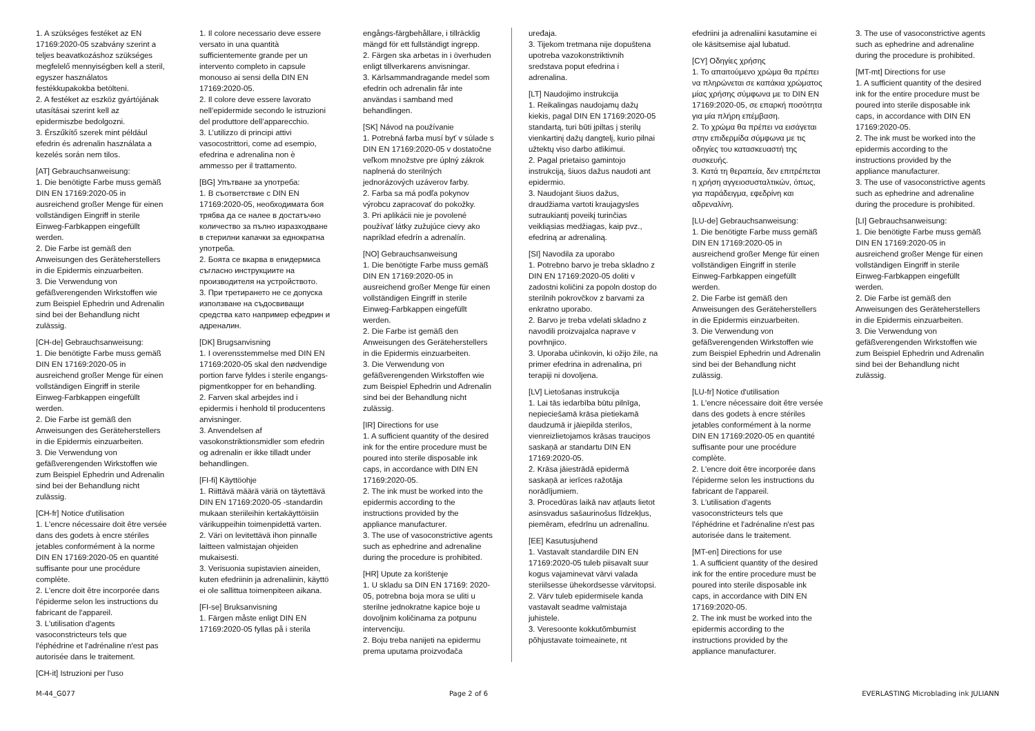1. A szükséges festéket az EN 17169:2020-05 szabvány szerint a teljes beavatkozáshoz szükséges megfelelő mennyiségben kell a steril, egyszer használatos festékkupakokba betölteni.
2. A festéket az eszköz gyártójának utasításai szerint kell az epidermiszbe bedolgozni.
3. Érszűkítő szerek mint például efedrin és adrenalin használata a kezelés során nem tilos.
[AT] Gebrauchsanweisung:
1. Die benötigte Farbe muss gemäß DIN EN 17169:2020-05 in ausreichend großer Menge für einen vollständigen Eingriff in sterile Einweg-Farbkappen eingefüllt werden.
2. Die Farbe ist gemäß den Anweisungen des Geräteherstellers in die Epidermis einzuarbeiten.
3. Die Verwendung von gefäßverengenden Wirkstoffen wie zum Beispiel Ephedrin und Adrenalin sind bei der Behandlung nicht zulässig.
[CH-de] Gebrauchsanweisung:
1. Die benötigte Farbe muss gemäß DIN EN 17169:2020-05 in ausreichend großer Menge für einen vollständigen Eingriff in sterile Einweg-Farbkappen eingefüllt werden.
2. Die Farbe ist gemäß den Anweisungen des Geräteherstellers in die Epidermis einzuarbeiten.
3. Die Verwendung von gefäßverengenden Wirkstoffen wie zum Beispiel Ephedrin und Adrenalin sind bei der Behandlung nicht zulässig.
[CH-fr] Notice d'utilisation
1. L'encre nécessaire doit être versée dans des godets à encre stériles jetables conformément à la norme DIN EN 17169:2020-05 en quantité suffisante pour une procédure complète.
2. L'encre doit être incorporée dans l'épiderme selon les instructions du fabricant de l'appareil.
3. L'utilisation d'agents vasoconstricteurs tels que l'éphédrine et l'adrénaline n'est pas autorisée dans le traitement.
[CH-it] Istruzioni per l'uso
1. Il colore necessario deve essere versato in una quantità sufficientemente grande per un intervento completo in capsule monouso ai sensi della DIN EN 17169:2020-05.
2. Il colore deve essere lavorato nell’epidermide secondo le istruzioni del produttore dell’apparecchio.
3. L’utilizzo di principi attivi vasocostrittori, come ad esempio, efedrina e adrenalina non è ammesso per il trattamento.
[BG] Упътване за употреба:
1. В съответствие с DIN EN 17169:2020-05, необходимата боя трябва да се налее в достатъчно количество за пълно изразходване в стерилни капачки за еднократна употреба.
2. Боята се вкарва в епидермиса съгласно инструкциите на производителя на устройството.
3. При третирането не се допуска използване на съдосвиващи средства като например ефедрин и адреналин.
[DK] Brugsanvisning
1. I overensstemmelse med DIN EN 17169:2020-05 skal den nødvendige portion farve fyldes i sterile engangs-pigmentkopper for en behandling.
2. Farven skal arbejdes ind i epidermis i henhold til producentens anvisninger.
3. Anvendelsen af vasokonstriktionsmidler som efedrin og adrenalin er ikke tilladt under behandlingen.
[FI-fi] Käyttöohje
1. Riittävä määrä väriä on täytettävä DIN EN 17169:2020-05 -standardin mukaan steriileihin kertakäyttöisiin värikuppeihin toimenpidettä varten.
2. Väri on levitettävä ihon pinnalle laitteen valmistajan ohjeiden mukaisesti.
3. Verisuonia supistavien aineiden, kuten efedriinin ja adrenaliinin, käyttö ei ole sallittua toimenpiteen aikana.
[FI-se] Bruksanvisning
1. Färgen måste enligt DIN EN 17169:2020-05 fyllas på i sterila
engångs-färgbehållare, i tillräcklig mängd för ett fullständigt ingrepp.
2. Färgen ska arbetas in i överhuden enligt tillverkarens anvisningar.
3. Kärlsammandragande medel som efedrin och adrenalin får inte användas i samband med behandlingen.
[SK] Návod na používanie
1. Potrebná farba musí byť v súlade s DIN EN 17169:2020-05 v dostatočne veľkom množstve pre úplný zákrok naplnená do sterilných jednorázových uzáverov farby.
2. Farba sa má podľa pokynov výrobcu zapracovať do pokožky.
3. Pri aplikácii nie je povolené používať látky zužujúce cievy ako napríklad efedrín a adrenalín.
[NO] Gebrauchsanweisung
1. Die benötigte Farbe muss gemäß DIN EN 17169:2020-05 in ausreichend großer Menge für einen vollständigen Eingriff in sterile Einweg-Farbkappen eingefüllt werden.
2. Die Farbe ist gemäß den Anweisungen des Geräteherstellers in die Epidermis einzuarbeiten.
3. Die Verwendung von gefäßverengenden Wirkstoffen wie zum Beispiel Ephedrin und Adrenalin sind bei der Behandlung nicht zulässig.
[IR] Directions for use
1. A sufficient quantity of the desired ink for the entire procedure must be poured into sterile disposable ink caps, in accordance with DIN EN 17169:2020-05.
2. The ink must be worked into the epidermis according to the instructions provided by the appliance manufacturer.
3. The use of vasoconstrictive agents such as ephedrine and adrenaline during the procedure is prohibited.
[HR] Upute za korištenje
1. U skladu sa DIN EN 17169: 2020-05, potrebna boja mora se uliti u sterilne jednokratne kapice boje u dovoljnim količinama za potpunu intervenciju.
2. Boju treba nanijeti na epidermu prema uputama proizvođača
uređaja.
3. Tijekom tretmana nije dopuštena upotreba vazokonstriktivnih sredstava poput efedrina i adrenalina.
[LT] Naudojimo instrukcija
1. Reikalingas naudojamų dažų kiekis, pagal DIN EN 17169:2020-05 standartą, turi būti įpiltas į sterilų vienkartinį dažų dangtelį, kurio pilnai užtektų viso darbo atlikimui.
2. Pagal prietaiso gamintojo instrukciją, šiuos dažus naudoti ant epidermio.
3. Naudojant šiuos dažus, draudžiama vartoti kraujagysles sutraukiantį poveikį turinčias veikliąsias medžiagas, kaip pvz., efedriną ar adrenaliną.
[SI] Navodila za uporabo
1. Potrebno barvo je treba skladno z DIN EN 17169:2020-05 doliti v zadostni količini za popoln dostop do sterilnih pokrovčkov z barvami za enkratno uporabo.
2. Barvo je treba vdelati skladno z navodili proizvajalca naprave v povrhnjico.
3. Uporaba učinkovin, ki ožijo žile, na primer efedrina in adrenalina, pri terapiji ni dovoljena.
[LV] Lietošanas instrukcija
1. Lai tās iedarbība būtu pilnīga, nepieciešamā krāsa pietiekamā daudzumā ir jāiepilda sterilos, vienreizlietojamos krāsas trauciņos saskaņā ar standartu DIN EN 17169:2020-05.
2. Krāsa jāiestrādā epidermā saskaņā ar ierīces ražotāja norādījumiem.
3. Procedūras laikā nav atļauts lietot asinsvadus sašaurinošus līdzekļus, piemēram, efedrīnu un adrenalīnu.
[EE] Kasutusjuhend
1. Vastavalt standardile DIN EN 17169:2020-05 tuleb piisavalt suur kogus vajaminevat värvi valada steriilsesse ühekordsesse värvitopsi.
2. Värv tuleb epidermisele kanda vastavalt seadme valmistaja juhistele.
3. Veresoonte kokkutõmbumist põhjustavate toimeainete, nt
efedriini ja adrenaliini kasutamine ei ole käsitsemise ajal lubatud.
[CY] Οδηγίες χρήσης
1. Το απαιτούμενο χρώμα θα πρέπει να πληρώνεται σε καπάκια χρώματος μίας χρήσης σύμφωνα με το DIN EN 17169:2020-05, σε επαρκή ποσότητα για μία πλήρη επέμβαση.
2. Το χρώμα θα πρέπει να εισάγεται στην επιδερμίδα σύμφωνα με τις οδηγίες του κατασκευαστή της συσκευής.
3. Κατά τη θεραπεία, δεν επιτρέπεται η χρήση αγγειοσυσταλτικών, όπως, για παράδειγμα, εφεδρίνη και αδρεναλίνη.
[LU-de] Gebrauchsanweisung:
1. Die benötigte Farbe muss gemäß DIN EN 17169:2020-05 in ausreichend großer Menge für einen vollständigen Eingriff in sterile Einweg-Farbkappen eingefüllt werden.
2. Die Farbe ist gemäß den Anweisungen des Geräteherstellers in die Epidermis einzuarbeiten.
3. Die Verwendung von gefäßverengenden Wirkstoffen wie zum Beispiel Ephedrin und Adrenalin sind bei der Behandlung nicht zulässig.
[LU-fr] Notice d'utilisation
1. L'encre nécessaire doit être versée dans des godets à encre stériles jetables conformément à la norme DIN EN 17169:2020-05 en quantité suffisante pour une procédure complète.
2. L'encre doit être incorporée dans l'épiderme selon les instructions du fabricant de l'appareil.
3. L'utilisation d'agents vasoconstricteurs tels que l'éphédrine et l'adrénaline n'est pas autorisée dans le traitement.
[MT-en] Directions for use
1. A sufficient quantity of the desired ink for the entire procedure must be poured into sterile disposable ink caps, in accordance with DIN EN 17169:2020-05.
2. The ink must be worked into the epidermis according to the instructions provided by the appliance manufacturer.
3. The use of vasoconstrictive agents such as ephedrine and adrenaline during the procedure is prohibited.
[MT-mt] Directions for use
1. A sufficient quantity of the desired ink for the entire procedure must be poured into sterile disposable ink caps, in accordance with DIN EN 17169:2020-05.
2. The ink must be worked into the epidermis according to the instructions provided by the appliance manufacturer.
3. The use of vasoconstrictive agents such as ephedrine and adrenaline during the procedure is prohibited.
[LI] Gebrauchsanweisung:
1. Die benötigte Farbe muss gemäß DIN EN 17169:2020-05 in ausreichend großer Menge für einen vollständigen Eingriff in sterile Einweg-Farbkappen eingefüllt werden.
2. Die Farbe ist gemäß den Anweisungen des Geräteherstellers in die Epidermis einzuarbeiten.
3. Die Verwendung von gefäßverengenden Wirkstoffen wie zum Beispiel Ephedrin und Adrenalin sind bei der Behandlung nicht zulässig.
M-44_G077 Page 2 of 6 EVERLASTING Microblading ink JULIANN